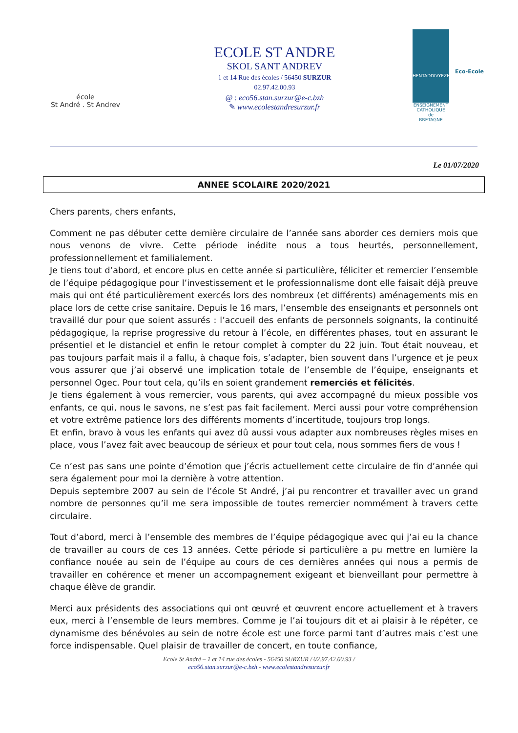école
St André . St Andrev
ECOLE ST ANDRE
SKOL SANT ANDREV
1 et 14 Rue des écoles / 56450 SURZUR
02.97.42.00.93
@ : eco56.stan.surzur@e-c.bzh
✎ www.ecolestandresurzur.fr
HENTADDIVYEZHEK
ENSEIGNEMENT
CATHOLIQUE
de
BRETAGNE
Eco-Ecole
Le 01/07/2020
ANNEE SCOLAIRE 2020/2021
Chers parents, chers enfants,
Comment ne pas débuter cette dernière circulaire de l’année sans aborder ces derniers mois que nous venons de vivre. Cette période inédite nous a tous heurtés, personnellement, professionnellement et familialement.
Je tiens tout d’abord, et encore plus en cette année si particulière, féliciter et remercier l’ensemble de l’équipe pédagogique pour l’investissement et le professionnalisme dont elle faisait déjà preuve mais qui ont été particulièrement exercés lors des nombreux (et différents) aménagements mis en place lors de cette crise sanitaire. Depuis le 16 mars, l’ensemble des enseignants et personnels ont travaillé dur pour que soient assurés : l’accueil des enfants de personnels soignants, la continuité pédagogique, la reprise progressive du retour à l’école, en différentes phases, tout en assurant le présentiel et le distanciel et enfin le retour complet à compter du 22 juin. Tout était nouveau, et pas toujours parfait mais il a fallu, à chaque fois, s’adapter, bien souvent dans l’urgence et je peux vous assurer que j’ai observé une implication totale de l’ensemble de l’équipe, enseignants et personnel Ogec. Pour tout cela, qu’ils en soient grandement remerciés et félicités.
Je tiens également à vous remercier, vous parents, qui avez accompagné du mieux possible vos enfants, ce qui, nous le savons, ne s’est pas fait facilement. Merci aussi pour votre compréhension et votre extrême patience lors des différents moments d’incertitude, toujours trop longs.
Et enfin, bravo à vous les enfants qui avez dû aussi vous adapter aux nombreuses règles mises en place, vous l’avez fait avec beaucoup de sérieux et pour tout cela, nous sommes fiers de vous !
Ce n’est pas sans une pointe d’émotion que j’écris actuellement cette circulaire de fin d’année qui sera également pour moi la dernière à votre attention.
Depuis septembre 2007 au sein de l’école St André, j’ai pu rencontrer et travailler avec un grand nombre de personnes qu’il me sera impossible de toutes remercier nommément à travers cette circulaire.
Tout d’abord, merci à l’ensemble des membres de l’équipe pédagogique avec qui j’ai eu la chance de travailler au cours de ces 13 années. Cette période si particulière a pu mettre en lumière la confiance nouée au sein de l’équipe au cours de ces dernières années qui nous a permis de travailler en cohérence et mener un accompagnement exigeant et bienveillant pour permettre à chaque élève de grandir.
Merci aux présidents des associations qui ont œuvré et œuvrent encore actuellement et à travers eux, merci à l’ensemble de leurs membres. Comme je l’ai toujours dit et ai plaisir à le répéter, ce dynamisme des bénévoles au sein de notre école est une force parmi tant d’autres mais c’est une force indispensable. Quel plaisir de travailler de concert, en toute confiance,
Ecole St André – 1 et 14 rue des écoles - 56450 SURZUR / 02.97.42.00.93 /
eco56.stan.surzur@e-c.bzh - www.ecolestandresurzur.fr